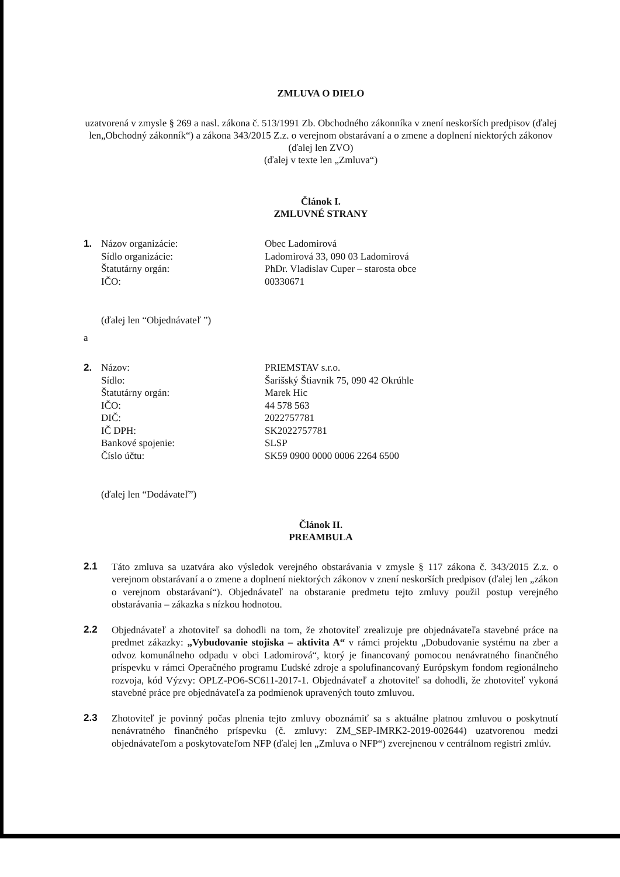ZMLUVA O DIELO
uzatvorená v zmysle § 269 a nasl. zákona č. 513/1991 Zb. Obchodného zákonníka v znení neskorších predpisov (ďalej len„Obchodný zákonník“) a zákona 343/2015 Z.z. o verejnom obstarávaní a o zmene a doplnení niektorých zákonov (ďalej len ZVO)
(ďalej v texte len „Zmluva“)
Článok I.
ZMLUVNÉ STRANY
| 1. | Názov organizácie: | Obec Ladomirová |
| | Sídlo organizácie: | Ladomirová 33, 090 03 Ladomirová |
| | Štatutárny orgán: | PhDr. Vladislav Cuper – starosta obce |
| | IČO: | 00330671 |
(ďalej len “Objednávateľ ”)
a
| 2. | Názov: | PRIEMSTAV s.r.o. |
| | Sídlo: | Šarišský Štiavnik 75, 090 42 Okrúhle |
| | Štatutárny orgán: | Marek Hic |
| | IČO: | 44 578 563 |
| | DIČ: | 2022757781 |
| | IČ DPH: | SK2022757781 |
| | Bankové spojenie: | SLSP |
| | Číslo účtu: | SK59 0900 0000 0006 2264 6500 |
(ďalej len “Dodávateľ”)
Článok II.
PREAMBULA
2.1
Táto zmluva sa uzatvára ako výsledok verejného obstarávania v zmysle § 117 zákona č. 343/2015 Z.z. o verejnom obstarávaní a o zmene a doplnení niektorých zákonov v znení neskorších predpisov (ďalej len „zákon o verejnom obstarávaní“). Objednávateľ na obstaranie predmetu tejto zmluvy použil postup verejného obstarávania – zákazka s nízkou hodnotou.
2.2
Objednávateľ a zhotoviteľ sa dohodli na tom, že zhotoviteľ zrealizuje pre objednávateľa stavebné práce na predmet zákazky: „Vybudovanie stojiska – aktivita A“ v rámci projektu „Dobudovanie systému na zber a odvoz komunálneho odpadu v obci Ladomirová“, ktorý je financovaný pomocou nenávratného finančného príspevku v rámci Operačného programu Ľudské zdroje a spolufinancovaný Európskym fondom regionálneho rozvoja, kód Výzvy: OPLZ-PO6-SC611-2017-1. Objednávateľ a zhotoviteľ sa dohodli, že zhotoviteľ vykoná stavebné práce pre objednávateľa za podmienok upravených touto zmluvou.
2.3
Zhotoviteľ je povinný počas plnenia tejto zmluvy oboznámiť sa s aktuálne platnou zmluvou o poskytnutí nenávratného finančného príspevku (č. zmluvy: ZM_SEP-IMRK2-2019-002644) uzatvorenou medzi objednávateľom a poskytovateľom NFP (ďalej len „Zmluva o NFP“) zverejnenou v centrálnom registri zmlúv.